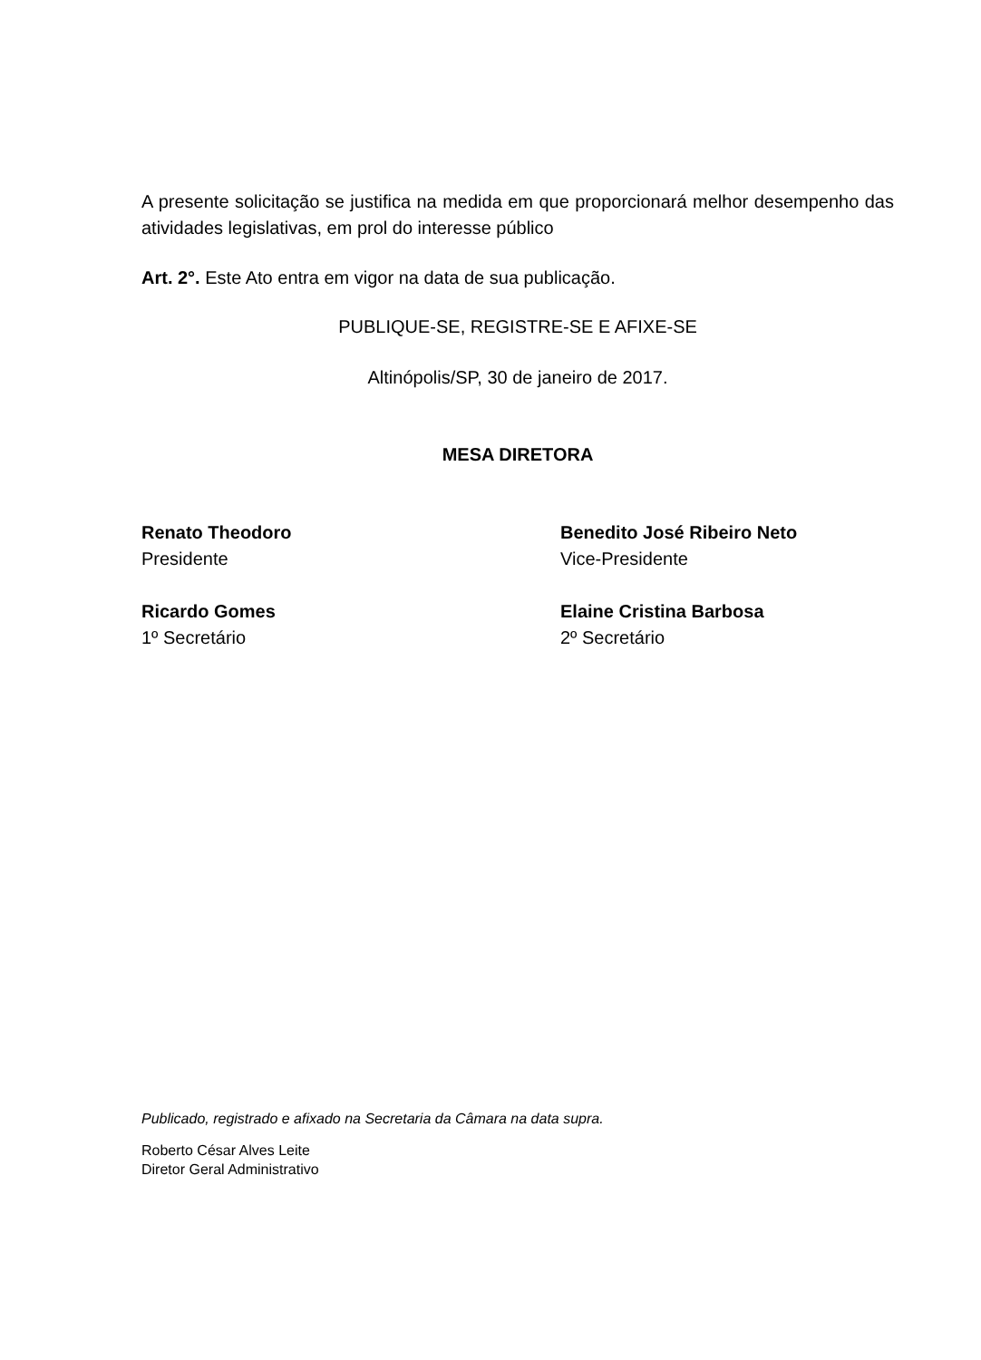A presente solicitação se justifica na medida em que proporcionará melhor desempenho das atividades legislativas, em prol do interesse público
Art. 2°. Este Ato entra em vigor na data de sua publicação.
PUBLIQUE-SE, REGISTRE-SE E AFIXE-SE
Altinópolis/SP, 30 de janeiro de 2017.
MESA DIRETORA
Renato Theodoro
Presidente
Benedito José Ribeiro Neto
Vice-Presidente
Ricardo Gomes
1º Secretário
Elaine Cristina Barbosa
2º Secretário
Publicado, registrado e afixado na Secretaria da Câmara na data supra.
Roberto César Alves Leite
Diretor Geral Administrativo